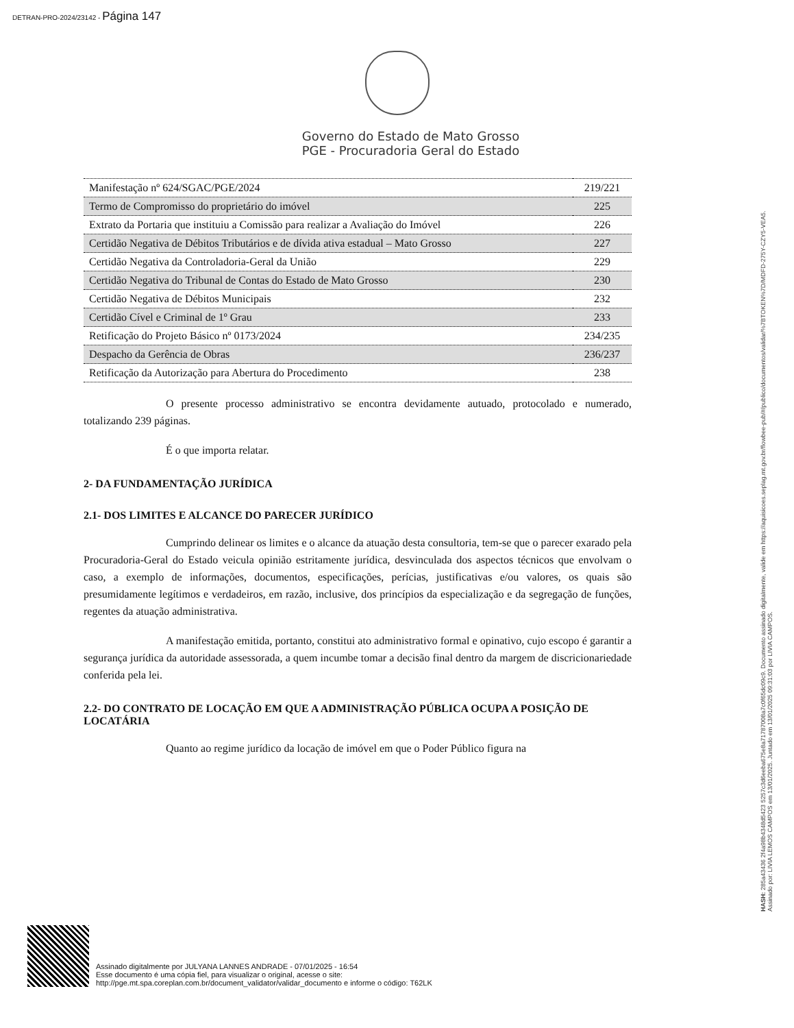DETRAN-PRO-2024/23142 - Página 147
Governo do Estado de Mato Grosso
PGE - Procuradoria Geral do Estado
| Manifestação nº 624/SGAC/PGE/2024 | 219/221 |
| Termo de Compromisso do proprietário do imóvel | 225 |
| Extrato da Portaria que instituiu a Comissão para realizar a Avaliação do Imóvel | 226 |
| Certidão Negativa de Débitos Tributários e de dívida ativa estadual – Mato Grosso | 227 |
| Certidão Negativa da Controladoria-Geral da União | 229 |
| Certidão Negativa do Tribunal de Contas do Estado de Mato Grosso | 230 |
| Certidão Negativa de Débitos Municipais | 232 |
| Certidão Cível e Criminal de 1º Grau | 233 |
| Retificação do Projeto Básico nº 0173/2024 | 234/235 |
| Despacho da Gerência de Obras | 236/237 |
| Retificação da Autorização para Abertura do Procedimento | 238 |
O presente processo administrativo se encontra devidamente autuado, protocolado e numerado, totalizando 239 páginas.
É o que importa relatar.
2- DA FUNDAMENTAÇÃO JURÍDICA
2.1- DOS LIMITES E ALCANCE DO PARECER JURÍDICO
Cumprindo delinear os limites e o alcance da atuação desta consultoria, tem-se que o parecer exarado pela Procuradoria-Geral do Estado veicula opinião estritamente jurídica, desvinculada dos aspectos técnicos que envolvam o caso, a exemplo de informações, documentos, especificações, perícias, justificativas e/ou valores, os quais são presumidamente legítimos e verdadeiros, em razão, inclusive, dos princípios da especialização e da segregação de funções, regentes da atuação administrativa.
A manifestação emitida, portanto, constitui ato administrativo formal e opinativo, cujo escopo é garantir a segurança jurídica da autoridade assessorada, a quem incumbe tomar a decisão final dentro da margem de discricionariedade conferida pela lei.
2.2- DO CONTRATO DE LOCAÇÃO EM QUE A ADMINISTRAÇÃO PÚBLICA OCUPA A POSIÇÃO DE LOCATÁRIA
Quanto ao regime jurídico da locação de imóvel em que o Poder Público figura na
HASH: 285a43436 2f4a98b4348d5423 5257c3d6eeba675e8a71787008a7c0f65dc09c9. Documento assinado digitalmente, valide em https://aquisicoes.seplag.mt.gov.br/flowbee-pub/#/publico/documentos/validar/%7BTOKEN%7D/MDFD-275Y-CZY5-VEA5.
Assinado por: LIVIA LEMOS CAMPOS em 13/01/2025. Juntado em 13/01/2025 09:31:03 por LIVIA CAMPOS.
Assinado digitalmente por JULYANA LANNES ANDRADE - 07/01/2025 - 16:54
Esse documento é uma cópia fiel, para visualizar o original, acesse o site:
http://pge.mt.spa.coreplan.com.br/document_validator/validar_documento e informe o código: T62LK